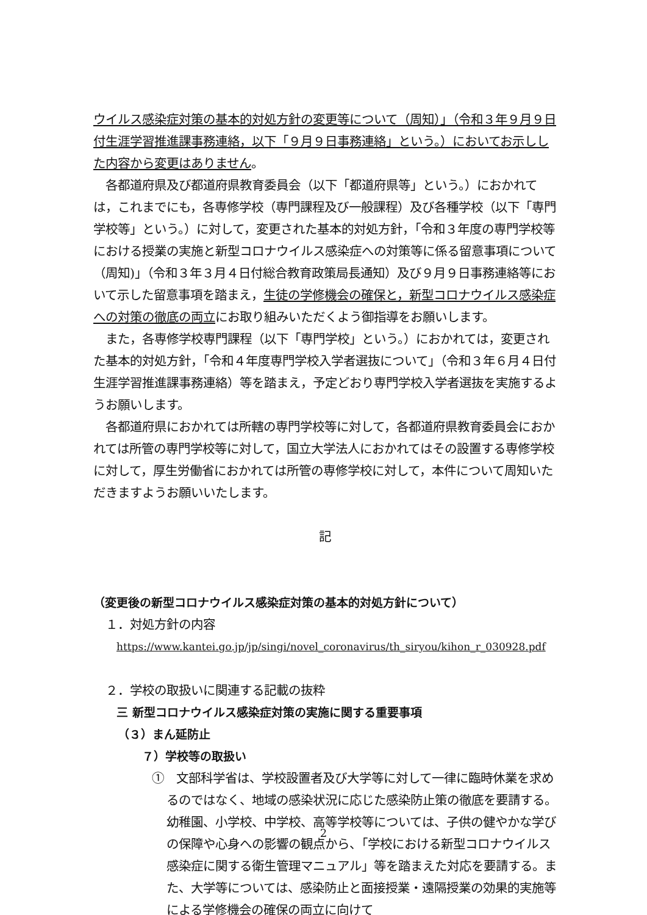ウイルス感染症対策の基本的対処方針の変更等について（周知）」（令和３年９月９日付生涯学習推進課事務連絡，以下「９月９日事務連絡」という。）においてお示しした内容から変更はありません。
　各都道府県及び都道府県教育委員会（以下「都道府県等」という。）におかれては，これまでにも，各専修学校（専門課程及び一般課程）及び各種学校（以下「専門学校等」という。）に対して，変更された基本的対処方針，「令和３年度の専門学校等における授業の実施と新型コロナウイルス感染症への対策等に係る留意事項について（周知)」（令和３年３月４日付総合教育政策局長通知）及び９月９日事務連絡等において示した留意事項を踏まえ，生徒の学修機会の確保と，新型コロナウイルス感染症への対策の徹底の両立にお取り組みいただくよう御指導をお願いします。
　また，各専修学校専門課程（以下「専門学校」という。）におかれては，変更された基本的対処方針，「令和４年度専門学校入学者選抜について」（令和３年６月４日付生涯学習推進課事務連絡）等を踏まえ，予定どおり専門学校入学者選抜を実施するようお願いします。
　各都道府県におかれては所轄の専門学校等に対して，各都道府県教育委員会におかれては所管の専門学校等に対して，国立大学法人におかれてはその設置する専修学校に対して，厚生労働省におかれては所管の専修学校に対して，本件について周知いただきますようお願いいたします。
記
（変更後の新型コロナウイルス感染症対策の基本的対処方針について）
１．対処方針の内容
https://www.kantei.go.jp/jp/singi/novel_coronavirus/th_siryou/kihon_r_030928.pdf
２．学校の取扱いに関連する記載の抜粋
三 新型コロナウイルス感染症対策の実施に関する重要事項
（３）まん延防止
７）学校等の取扱い
①　文部科学省は、学校設置者及び大学等に対して一律に臨時休業を求めるのではなく、地域の感染状況に応じた感染防止策の徹底を要請する。幼稚園、小学校、中学校、高等学校等については、子供の健やかな学びの保障や心身への影響の観点から、「学校における新型コロナウイルス感染症に関する衛生管理マニュアル」等を踏まえた対応を要請する。また、大学等については、感染防止と面接授業・遠隔授業の効果的実施等による学修機会の確保の両立に向けて
2